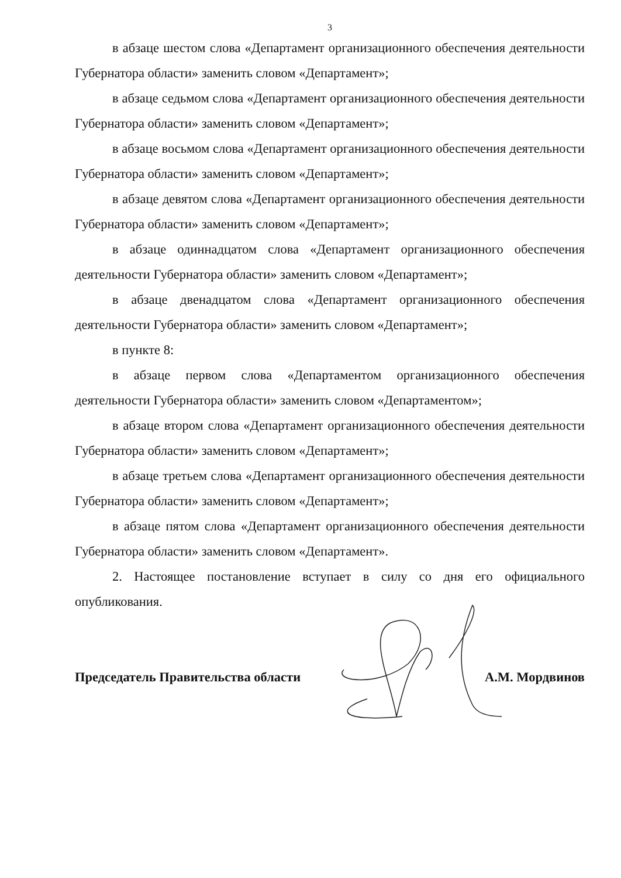3
в абзаце шестом слова «Департамент организационного обеспечения деятельности Губернатора области» заменить словом «Департамент»;
в абзаце седьмом слова «Департамент организационного обеспечения деятельности Губернатора области» заменить словом «Департамент»;
в абзаце восьмом слова «Департамент организационного обеспечения деятельности Губернатора области» заменить словом «Департамент»;
в абзаце девятом слова «Департамент организационного обеспечения деятельности Губернатора области» заменить словом «Департамент»;
в абзаце одиннадцатом слова «Департамент организационного обеспечения деятельности Губернатора области» заменить словом «Департамент»;
в абзаце двенадцатом слова «Департамент организационного обеспечения деятельности Губернатора области» заменить словом «Департамент»;
в пункте 8:
в абзаце первом слова «Департаментом организационного обеспечения деятельности Губернатора области» заменить словом «Департаментом»;
в абзаце втором слова «Департамент организационного обеспечения деятельности Губернатора области» заменить словом «Департамент»;
в абзаце третьем слова «Департамент организационного обеспечения деятельности Губернатора области» заменить словом «Департамент»;
в абзаце пятом слова «Департамент организационного обеспечения деятельности Губернатора области» заменить словом «Департамент».
2. Настоящее постановление вступает в силу со дня его официального опубликования.
Председатель Правительства области А.М. Мордвинов